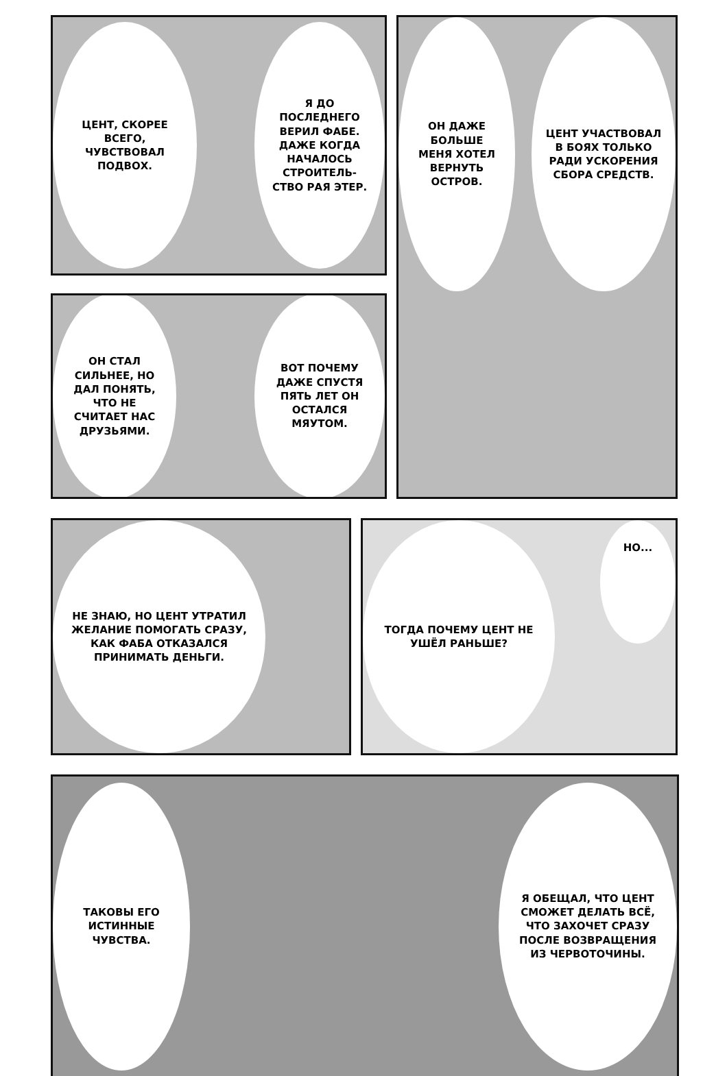ЦЕНТ, СКОРЕЕ ВСЕГО, ЧУВСТВОВАЛ ПОДВОХ.
Я ДО ПОСЛЕДНЕГО ВЕРИЛ ФАБЕ. ДАЖЕ КОГДА НАЧАЛОСЬ СТРОИТЕЛЬ-СТВО РАЯ ЭТЕР.
ОН СТАЛ СИЛЬНЕЕ, НО ДАЛ ПОНЯТЬ, ЧТО НЕ СЧИТАЕТ НАС ДРУЗЬЯМИ.
ВОТ ПОЧЕМУ ДАЖЕ СПУСТЯ ПЯТЬ ЛЕТ ОН ОСТАЛСЯ МЯУТОМ.
ОН ДАЖЕ БОЛЬШЕ МЕНЯ ХОТЕЛ ВЕРНУТЬ ОСТРОВ.
ЦЕНТ УЧАСТВОВАЛ В БОЯХ ТОЛЬКО РАДИ УСКОРЕНИЯ СБОРА СРЕДСТВ.
НЕ ЗНАЮ, НО ЦЕНТ УТРАТИЛ ЖЕЛАНИЕ ПОМОГАТЬ СРАЗУ, КАК ФАБА ОТКАЗАЛСЯ ПРИНИМАТЬ ДЕНЬГИ.
ТОГДА ПОЧЕМУ ЦЕНТ НЕ УШЁЛ РАНЬШЕ?
НО...
ТАКОВЫ ЕГО ИСТИННЫЕ ЧУВСТВА.
Я ОБЕЩАЛ, ЧТО ЦЕНТ СМОЖЕТ ДЕЛАТЬ ВСЁ, ЧТО ЗАХОЧЕТ СРАЗУ ПОСЛЕ ВОЗВРАЩЕНИЯ ИЗ ЧЕРВОТОЧИНЫ.